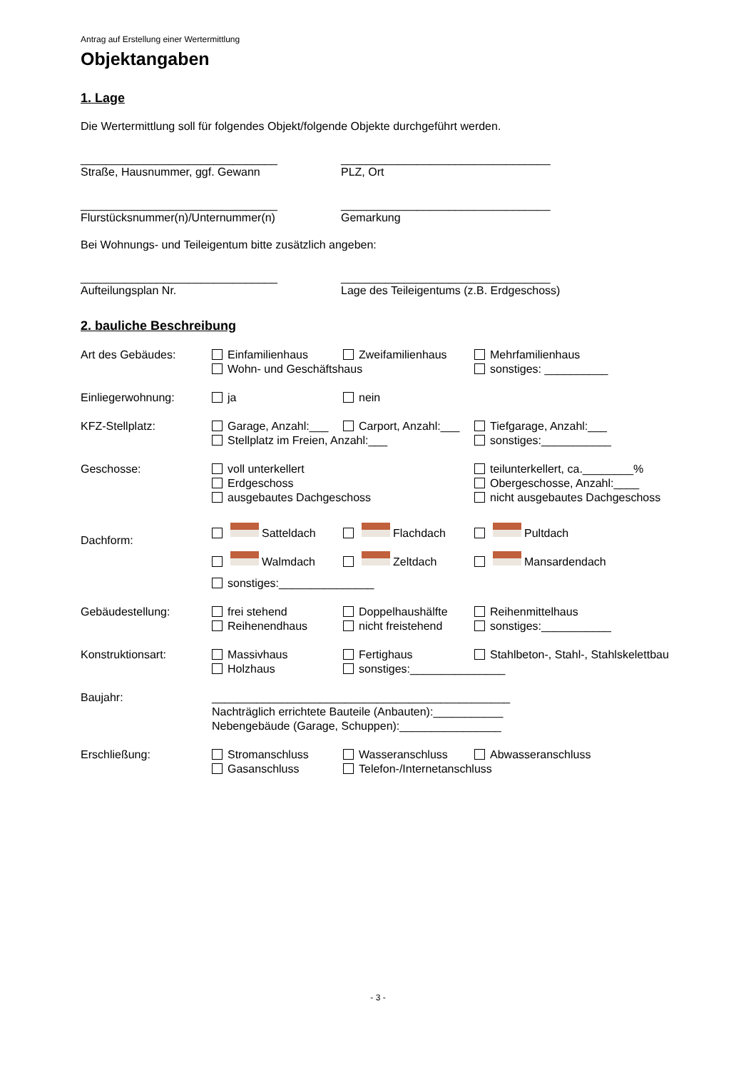Antrag auf Erstellung einer Wertermittlung
Objektangaben
1. Lage
Die Wertermittlung soll für folgendes Objekt/folgende Objekte durchgeführt werden.
_______________________________
Straße, Hausnummer, ggf. Gewann
_________________________________
PLZ, Ort
_______________________________
Flurstücksnummer(n)/Unternummer(n)
_________________________________
Gemarkung
Bei Wohnungs- und Teileigentum bitte zusätzlich angeben:
_______________________________
Aufteilungsplan Nr.
_________________________________
Lage des Teileigentums (z.B. Erdgeschoss)
2. bauliche Beschreibung
Art des Gebäudes: Einfamilienhaus Zweifamilienhaus Mehrfamilienhaus Wohn- und Geschäftshaus sonstiges: __________
Einliegerwohnung: ja nein
KFZ-Stellplatz: Garage, Anzahl:___ Carport, Anzahl:___ Tiefgarage, Anzahl:___ Stellplatz im Freien, Anzahl:___ sonstiges:___________
Geschosse: voll unterkellert teilunterkellert, ca.________% Erdgeschoss Obergeschosse, Anzahl:____ ausgebautes Dachgeschoss nicht ausgebautes Dachgeschoss
Dachform:
Satteldach Flachdach Pultdach Walmdach Zeltdach Mansardendach sonstiges:_______________
Gebäudestellung: frei stehend Doppelhaushälfte Reihenmittelhaus Reihenendhaus nicht freistehend sonstiges:___________
Konstruktionsart: Massivhaus Fertighaus Stahlbeton-, Stahl-, Stahlskelettbau Holzhaus sonstiges:_______________
Baujahr: _______________________________________________
Nachträglich errichtete Bauteile (Anbauten):___________
Nebengebäude (Garage, Schuppen):________________
Erschließung: Stromanschluss Wasseranschluss Abwasseranschluss Gasanschluss Telefon-/Internetanschluss
- 3 -